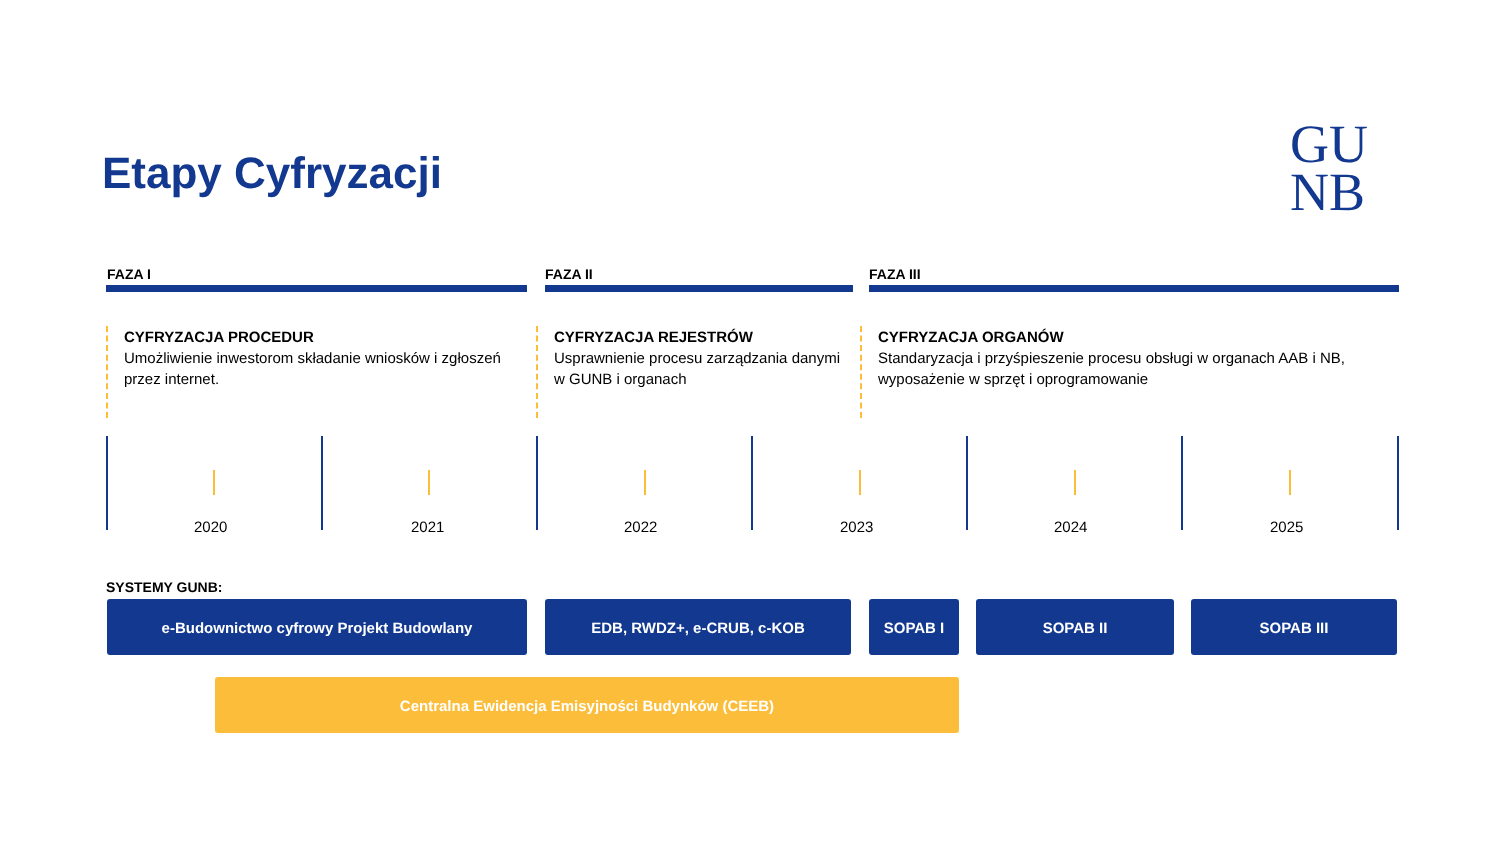Etapy Cyfryzacji
GU
NB
FAZA I FAZA II FAZA III
CYFRYZACJA PROCEDUR
Umożliwienie inwestorom składanie wniosków i zgłoszeń przez internet.
CYFRYZACJA REJESTRÓW
Usprawnienie procesu zarządzania danymi w GUNB i organach
CYFRYZACJA ORGANÓW
Standaryzacja i przyśpieszenie procesu obsługi w organach AAB i NB, wyposażenie w sprzęt i oprogramowanie
2020 2021 2022 2023 2024 2025
SYSTEMY GUNB:
e-Budownictwo cyfrowy Projekt Budowlany EDB, RWDZ+, e-CRUB, c-KOB SOPAB I SOPAB II SOPAB III
Centralna Ewidencja Emisyjności Budynków (CEEB)